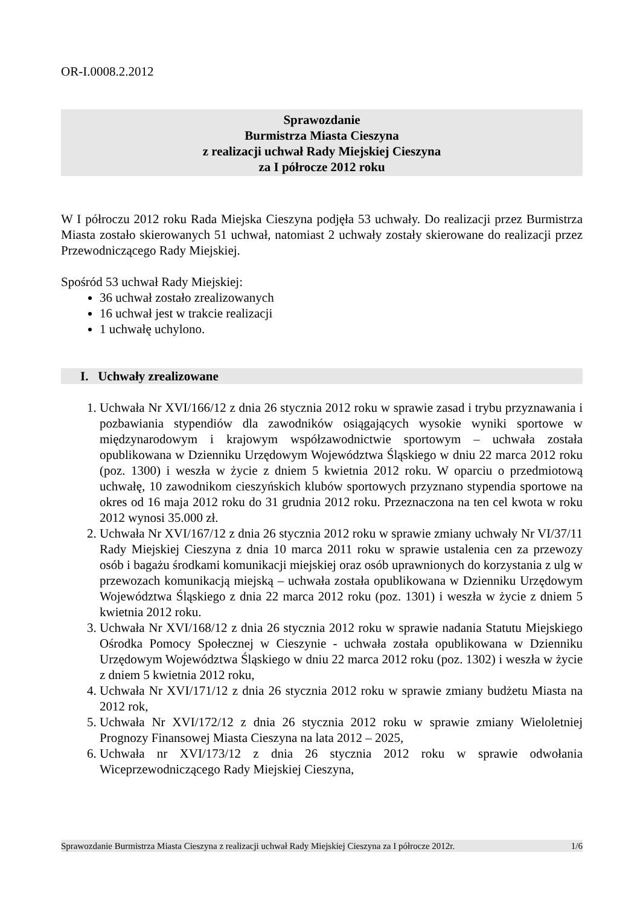OR-I.0008.2.2012
Sprawozdanie
Burmistrza Miasta Cieszyna
z realizacji uchwał Rady Miejskiej Cieszyna
za I półrocze 2012 roku
W I półroczu 2012 roku Rada Miejska Cieszyna podjęła 53 uchwały. Do realizacji przez Burmistrza Miasta zostało skierowanych 51 uchwał, natomiast 2 uchwały zostały skierowane do realizacji przez Przewodniczącego Rady Miejskiej.
Spośród 53 uchwał Rady Miejskiej:
36 uchwał zostało zrealizowanych
16 uchwał jest w trakcie realizacji
1 uchwałę uchylono.
I. Uchwały zrealizowane
1. Uchwała Nr XVI/166/12 z dnia 26 stycznia 2012 roku w sprawie zasad i trybu przyznawania i pozbawiania stypendiów dla zawodników osiągających wysokie wyniki sportowe w międzynarodowym i krajowym współzawodnictwie sportowym – uchwała została opublikowana w Dzienniku Urzędowym Województwa Śląskiego w dniu 22 marca 2012 roku (poz. 1300) i weszła w życie z dniem 5 kwietnia 2012 roku. W oparciu o przedmiotową uchwałę, 10 zawodnikom cieszyńskich klubów sportowych przyznano stypendia sportowe na okres od 16 maja 2012 roku do 31 grudnia 2012 roku. Przeznaczona na ten cel kwota w roku 2012 wynosi 35.000 zł.
2. Uchwała Nr XVI/167/12 z dnia 26 stycznia 2012 roku w sprawie zmiany uchwały Nr VI/37/11 Rady Miejskiej Cieszyna z dnia 10 marca 2011 roku w sprawie ustalenia cen za przewozy osób i bagażu środkami komunikacji miejskiej oraz osób uprawnionych do korzystania z ulg w przewozach komunikacją miejską – uchwała została opublikowana w Dzienniku Urzędowym Województwa Śląskiego z dnia 22 marca 2012 roku (poz. 1301) i weszła w życie z dniem 5 kwietnia 2012 roku.
3. Uchwała Nr XVI/168/12 z dnia 26 stycznia 2012 roku w sprawie nadania Statutu Miejskiego Ośrodka Pomocy Społecznej w Cieszynie - uchwała została opublikowana w Dzienniku Urzędowym Województwa Śląskiego w dniu 22 marca 2012 roku (poz. 1302) i weszła w życie z dniem 5 kwietnia 2012 roku,
4. Uchwała Nr XVI/171/12 z dnia 26 stycznia 2012 roku w sprawie zmiany budżetu Miasta na 2012 rok,
5. Uchwała Nr XVI/172/12 z dnia 26 stycznia 2012 roku w sprawie zmiany Wieloletniej Prognozy Finansowej Miasta Cieszyna na lata 2012 – 2025,
6. Uchwała nr XVI/173/12 z dnia 26 stycznia 2012 roku w sprawie odwołania Wiceprzewodniczącego Rady Miejskiej Cieszyna,
Sprawozdanie Burmistrza Miasta Cieszyna z realizacji uchwał Rady Miejskiej Cieszyna za I półrocze 2012r. 1/6